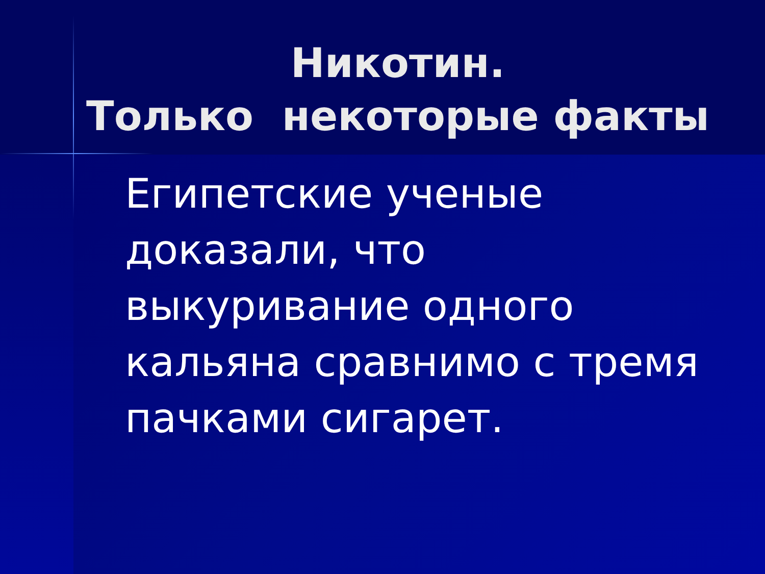Никотин.
Только некоторые факты
Египетские ученые
доказали, что
выкуривание одного
кальяна сравнимо с тремя
пачками сигарет.